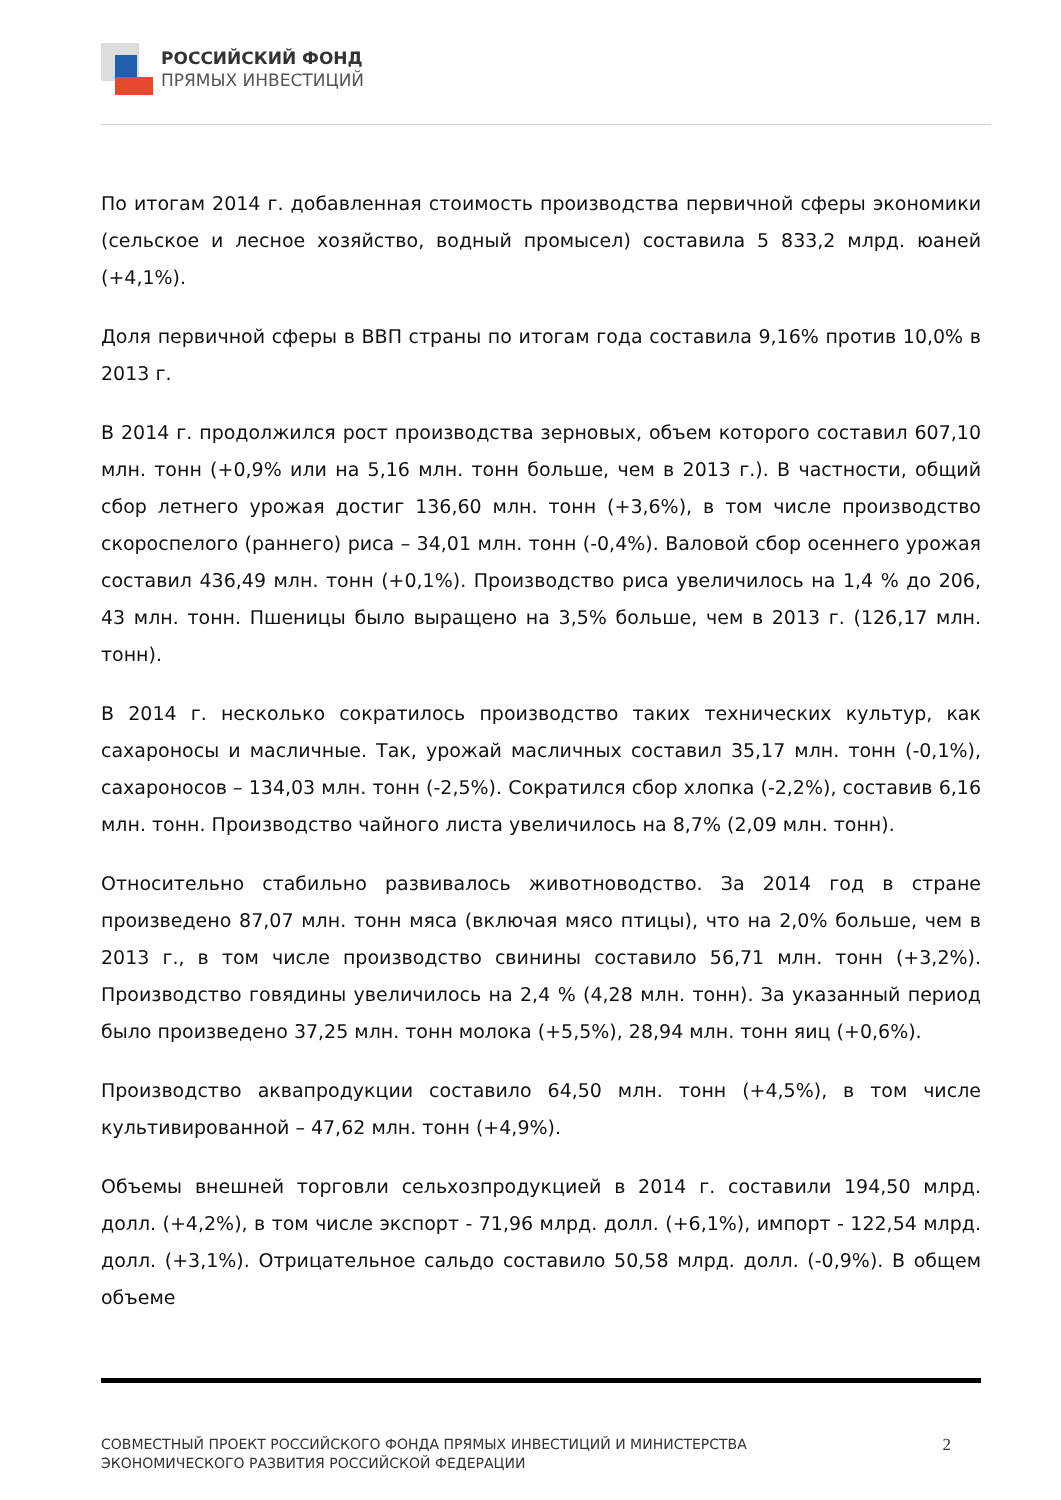РОССИЙСКИЙ ФОНД
ПРЯМЫХ ИНВЕСТИЦИЙ
По итогам 2014 г. добавленная стоимость производства первичной сферы экономики (сельское и лесное хозяйство, водный промысел) составила 5 833,2 млрд. юаней (+4,1%).
Доля первичной сферы в ВВП страны по итогам года составила 9,16% против 10,0% в 2013 г.
В 2014 г. продолжился рост производства зерновых, объем которого составил 607,10 млн. тонн (+0,9% или на 5,16 млн. тонн больше, чем в 2013 г.). В частности, общий сбор летнего урожая достиг 136,60 млн. тонн (+3,6%), в том числе производство скороспелого (раннего) риса – 34,01 млн. тонн (-0,4%). Валовой сбор осеннего урожая составил 436,49 млн. тонн (+0,1%). Производство риса увеличилось на 1,4 % до 206, 43 млн. тонн. Пшеницы было выращено на 3,5% больше, чем в 2013 г. (126,17 млн. тонн).
В 2014 г. несколько сократилось производство таких технических культур, как сахароносы и масличные. Так, урожай масличных составил 35,17 млн. тонн (-0,1%), сахароносов – 134,03 млн. тонн (-2,5%). Сократился сбор хлопка (-2,2%), составив 6,16 млн. тонн. Производство чайного листа увеличилось на 8,7% (2,09 млн. тонн).
Относительно стабильно развивалось животноводство. За 2014 год в стране произведено 87,07 млн. тонн мяса (включая мясо птицы), что на 2,0% больше, чем в 2013 г., в том числе производство свинины составило 56,71 млн. тонн (+3,2%). Производство говядины увеличилось на 2,4 % (4,28 млн. тонн). За указанный период было произведено 37,25 млн. тонн молока (+5,5%), 28,94 млн. тонн яиц (+0,6%).
Производство аквапродукции составило 64,50 млн. тонн (+4,5%), в том числе культивированной – 47,62 млн. тонн (+4,9%).
Объемы внешней торговли сельхозпродукцией в 2014 г. составили 194,50 млрд. долл. (+4,2%), в том числе экспорт - 71,96 млрд. долл. (+6,1%), импорт - 122,54 млрд. долл. (+3,1%). Отрицательное сальдо составило 50,58 млрд. долл. (-0,9%). В общем объеме
СОВМЕСТНЫЙ ПРОЕКТ РОССИЙСКОГО ФОНДА ПРЯМЫХ ИНВЕСТИЦИЙ И МИНИСТЕРСТВА
ЭКОНОМИЧЕСКОГО РАЗВИТИЯ РОССИЙСКОЙ ФЕДЕРАЦИИ
2